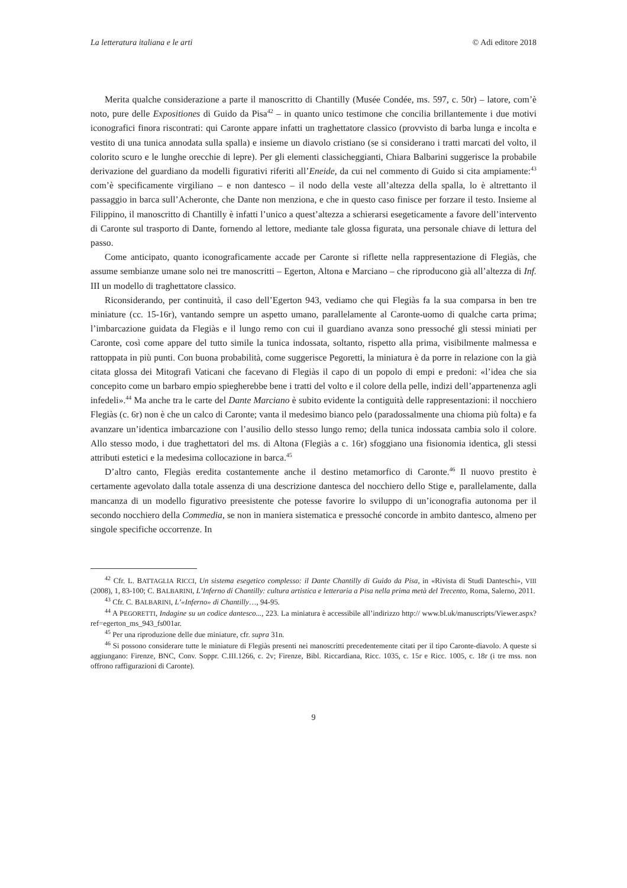La letteratura italiana e le arti © Adi editore 2018
Merita qualche considerazione a parte il manoscritto di Chantilly (Musée Condée, ms. 597, c. 50r) – latore, com’è noto, pure delle Expositiones di Guido da Pisa<sup>42</sup> – in quanto unico testimone che concilia brillantemente i due motivi iconografici finora riscontrati: qui Caronte appare infatti un traghettatore classico (provvisto di barba lunga e incolta e vestito di una tunica annodata sulla spalla) e insieme un diavolo cristiano (se si considerano i tratti marcati del volto, il colorito scuro e le lunghe orecchie di lepre). Per gli elementi classicheggianti, Chiara Balbarini suggerisce la probabile derivazione del guardiano da modelli figurativi riferiti all’Eneide, da cui nel commento di Guido si cita ampiamente:<sup>43</sup> com’è specificamente virgiliano – e non dantesco – il nodo della veste all’altezza della spalla, lo è altrettanto il passaggio in barca sull’Acheronte, che Dante non menziona, e che in questo caso finisce per forzare il testo. Insieme al Filippino, il manoscritto di Chantilly è infatti l’unico a quest’altezza a schierarsi esegeticamente a favore dell’intervento di Caronte sul trasporto di Dante, fornendo al lettore, mediante tale glossa figurata, una personale chiave di lettura del passo.
Come anticipato, quanto iconograficamente accade per Caronte si riflette nella rappresentazione di Flegiàs, che assume sembianze umane solo nei tre manoscritti – Egerton, Altona e Marciano – che riproducono già all’altezza di Inf. III un modello di traghettatore classico.
Riconsiderando, per continuità, il caso dell’Egerton 943, vediamo che qui Flegiàs fa la sua comparsa in ben tre miniature (cc. 15-16r), vantando sempre un aspetto umano, parallelamente al Caronte-uomo di qualche carta prima; l’imbarcazione guidata da Flegiàs e il lungo remo con cui il guardiano avanza sono pressoché gli stessi miniati per Caronte, così come appare del tutto simile la tunica indossata, soltanto, rispetto alla prima, visibilmente malmessa e rattoppata in più punti. Con buona probabilità, come suggerisce Pegoretti, la miniatura è da porre in relazione con la già citata glossa dei Mitografi Vaticani che facevano di Flegiàs il capo di un popolo di empi e predoni: «l’idea che sia concepito come un barbaro empio spiegherebbe bene i tratti del volto e il colore della pelle, indizi dell’appartenenza agli infedeli».<sup>44</sup> Ma anche tra le carte del Dante Marciano è subito evidente la contiguità delle rappresentazioni: il nocchiero Flegiàs (c. 6r) non è che un calco di Caronte; vanta il medesimo bianco pelo (paradossalmente una chioma più folta) e fa avanzare un’identica imbarcazione con l’ausilio dello stesso lungo remo; della tunica indossata cambia solo il colore. Allo stesso modo, i due traghettatori del ms. di Altona (Flegiàs a c. 16r) sfoggiano una fisionomia identica, gli stessi attributi estetici e la medesima collocazione in barca.<sup>45</sup>
D’altro canto, Flegiàs eredita costantemente anche il destino metamorfico di Caronte.<sup>46</sup> Il nuovo prestito è certamente agevolato dalla totale assenza di una descrizione dantesca del nocchiero dello Stige e, parallelamente, dalla mancanza di un modello figurativo preesistente che potesse favorire lo sviluppo di un’iconografia autonoma per il secondo nocchiero della Commedia, se non in maniera sistematica e pressoché concorde in ambito dantesco, almeno per singole specifiche occorrenze. In
<sup>42</sup> Cfr. L. BATTAGLIA RICCI, Un sistema esegetico complesso: il Dante Chantilly di Guido da Pisa, in «Rivista di Studi Danteschi», VIII (2008), 1, 83-100; C. BALBARINI, L’Inferno di Chantilly: cultura artistica e letteraria a Pisa nella prima metà del Trecento, Roma, Salerno, 2011.
<sup>43</sup> Cfr. C. BALBARINI, L’«Inferno» di Chantilly…, 94-95.
<sup>44</sup> A PEGORETTI, Indagine su un codice dantesco..., 223. La miniatura è accessibile all’indirizzo http:// www.bl.uk/manuscripts/Viewer.aspx?ref=egerton_ms_943_fs001ar.
<sup>45</sup> Per una riproduzione delle due miniature, cfr. supra 31n.
<sup>46</sup> Si possono considerare tutte le miniature di Flegiàs presenti nei manoscritti precedentemente citati per il tipo Caronte-diavolo. A queste si aggiungano: Firenze, BNC, Conv. Soppr. C.III.1266, c. 2v; Firenze, Bibl. Riccardiana, Ricc. 1035, c. 15r e Ricc. 1005, c. 18r (i tre mss. non offrono raffigurazioni di Caronte).
9